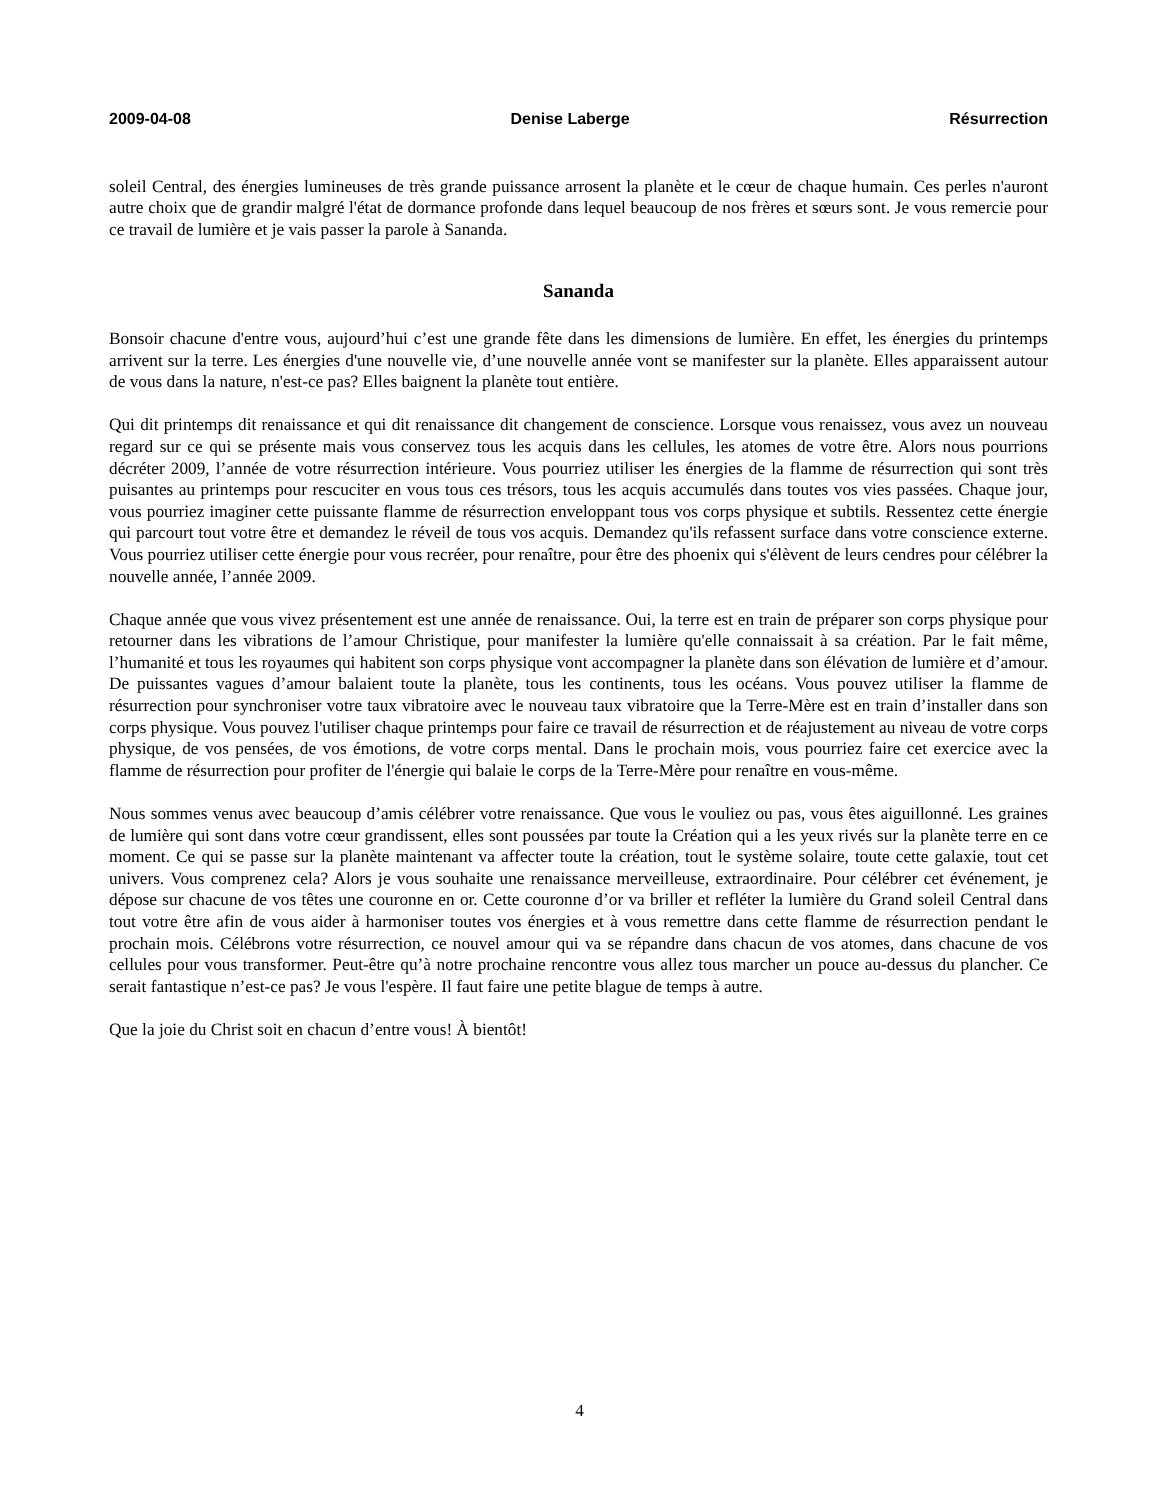2009-04-08 Denise Laberge Résurrection
soleil Central, des énergies lumineuses de très grande puissance arrosent la planète et le cœur de chaque humain. Ces perles n'auront autre choix que de grandir malgré l'état de dormance profonde dans lequel beaucoup de nos frères et sœurs sont. Je vous remercie pour ce travail de lumière et je vais passer la parole à Sananda.
Sananda
Bonsoir chacune d'entre vous, aujourd’hui c’est une grande fête dans les dimensions de lumière. En effet, les énergies du printemps arrivent sur la terre. Les énergies d'une nouvelle vie, d’une nouvelle année vont se manifester sur la planète. Elles apparaissent autour de vous dans la nature, n'est-ce pas? Elles baignent la planète tout entière.
Qui dit printemps dit renaissance et qui dit renaissance dit changement de conscience. Lorsque vous renaissez, vous avez un nouveau regard sur ce qui se présente mais vous conservez tous les acquis dans les cellules, les atomes de votre être. Alors nous pourrions décréter 2009, l’année de votre résurrection intérieure. Vous pourriez utiliser les énergies de la flamme de résurrection qui sont très puisantes au printemps pour rescuciter en vous tous ces trésors, tous les acquis accumulés dans toutes vos vies passées. Chaque jour, vous pourriez imaginer cette puissante flamme de résurrection enveloppant tous vos corps physique et subtils. Ressentez cette énergie qui parcourt tout votre être et demandez le réveil de tous vos acquis. Demandez qu'ils refassent surface dans votre conscience externe. Vous pourriez utiliser cette énergie pour vous recréer, pour renaître, pour être des phoenix qui s'élèvent de leurs cendres pour célébrer la nouvelle année, l’année 2009.
Chaque année que vous vivez présentement est une année de renaissance. Oui, la terre est en train de préparer son corps physique pour retourner dans les vibrations de l’amour Christique, pour manifester la lumière qu'elle connaissait à sa création. Par le fait même, l’humanité et tous les royaumes qui habitent son corps physique vont accompagner la planète dans son élévation de lumière et d’amour. De puissantes vagues d’amour balaient toute la planète, tous les continents, tous les océans. Vous pouvez utiliser la flamme de résurrection pour synchroniser votre taux vibratoire avec le nouveau taux vibratoire que la Terre-Mère est en train d’installer dans son corps physique. Vous pouvez l'utiliser chaque printemps pour faire ce travail de résurrection et de réajustement au niveau de votre corps physique, de vos pensées, de vos émotions, de votre corps mental. Dans le prochain mois, vous pourriez faire cet exercice avec la flamme de résurrection pour profiter de l'énergie qui balaie le corps de la Terre-Mère pour renaître en vous-même.
Nous sommes venus avec beaucoup d’amis célébrer votre renaissance. Que vous le vouliez ou pas, vous êtes aiguillonné. Les graines de lumière qui sont dans votre cœur grandissent, elles sont poussées par toute la Création qui a les yeux rivés sur la planète terre en ce moment. Ce qui se passe sur la planète maintenant va affecter toute la création, tout le système solaire, toute cette galaxie, tout cet univers. Vous comprenez cela? Alors je vous souhaite une renaissance merveilleuse, extraordinaire. Pour célébrer cet événement, je dépose sur chacune de vos têtes une couronne en or. Cette couronne d’or va briller et refléter la lumière du Grand soleil Central dans tout votre être afin de vous aider à harmoniser toutes vos énergies et à vous remettre dans cette flamme de résurrection pendant le prochain mois. Célébrons votre résurrection, ce nouvel amour qui va se répandre dans chacun de vos atomes, dans chacune de vos cellules pour vous transformer. Peut-être qu’à notre prochaine rencontre vous allez tous marcher un pouce au-dessus du plancher. Ce serait fantastique n’est-ce pas? Je vous l'espère. Il faut faire une petite blague de temps à autre.
Que la joie du Christ soit en chacun d’entre vous! À bientôt!
4